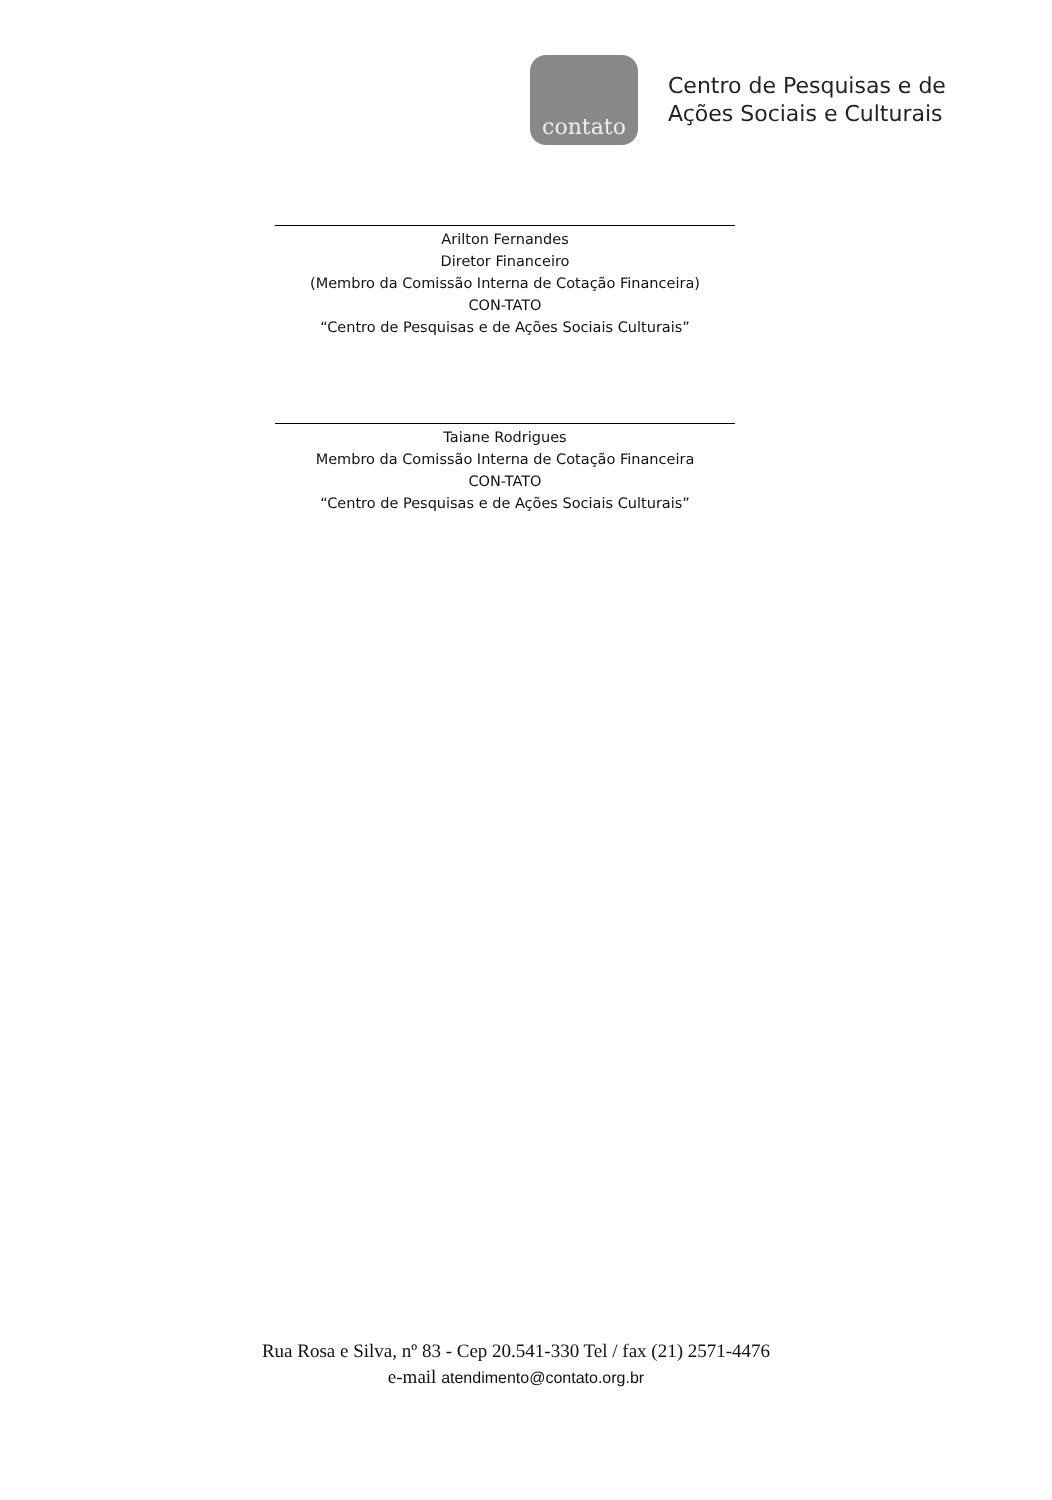contato
Centro de Pesquisas e de
Ações Sociais e Culturais
Arilton Fernandes
Diretor Financeiro
(Membro da Comissão Interna de Cotação Financeira)
CON-TATO
“Centro de Pesquisas e de Ações Sociais Culturais”
Taiane Rodrigues
Membro da Comissão Interna de Cotação Financeira
CON-TATO
“Centro de Pesquisas e de Ações Sociais Culturais”
Rua Rosa e Silva, nº 83 - Cep 20.541-330 Tel / fax (21) 2571-4476
e-mail atendimento@contato.org.br